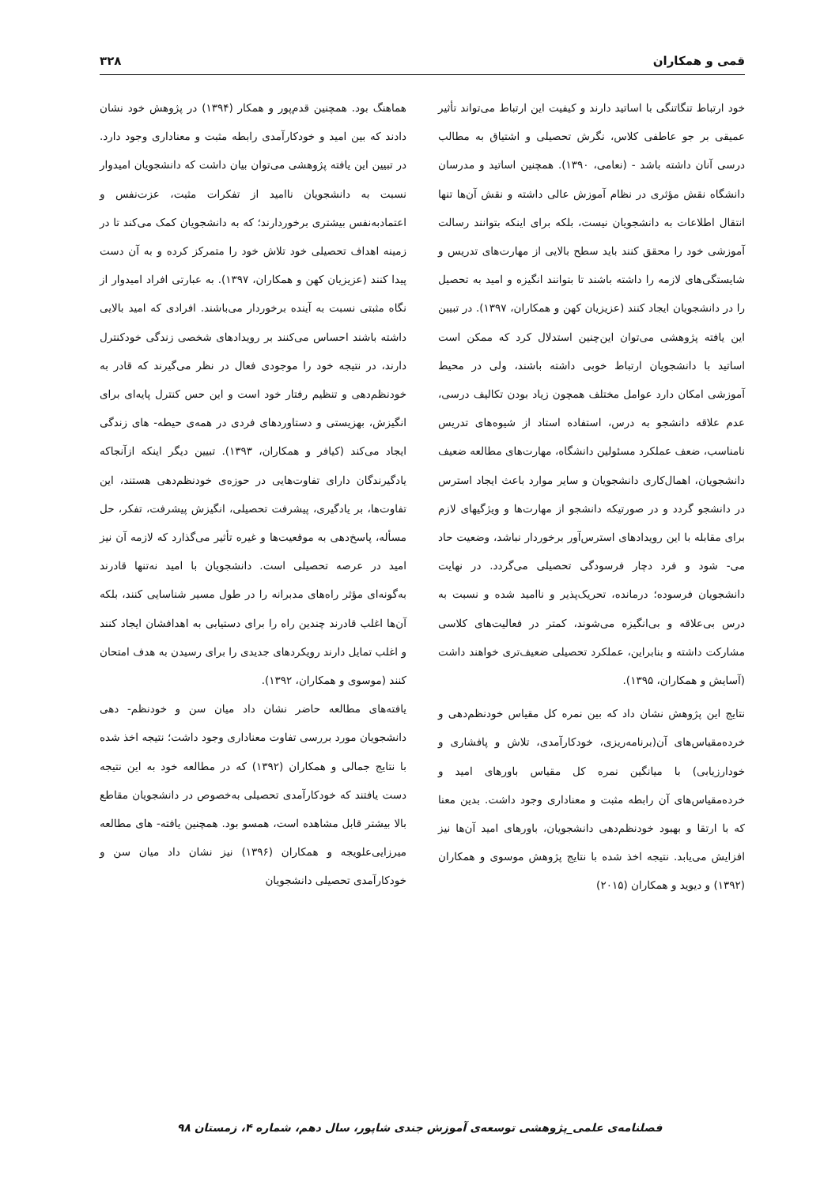قمی و همکاران ۳۲۸
خود ارتباط تنگاتنگی با اساتید دارند و کیفیت این ارتباط می‌تواند تأثیر عمیقی بر جو عاطفی کلاس، نگرش تحصیلی و اشتیاق به مطالب درسی آنان داشته باشد - (نعامی، ۱۳۹۰). همچنین اساتید و مدرسان دانشگاه نقش مؤثری در نظام آموزش عالی داشته و نقش آن‌ها تنها انتقال اطلاعات به دانشجویان نیست، بلکه برای اینکه بتوانند رسالت آموزشی خود را محقق کنند باید سطح بالایی از مهارت‌های تدریس و شایستگی‌های لازمه را داشته باشند تا بتوانند انگیزه و امید به تحصیل را در دانشجویان ایجاد کنند (عزیزیان کهن و همکاران، ۱۳۹۷). در تبیین این یافته پژوهشی می‌توان این‌چنین استدلال کرد که ممکن است اساتید با دانشجویان ارتباط خوبی داشته باشند، ولی در محیط آموزشی امکان دارد عوامل مختلف همچون زیاد بودن تکالیف درسی، عدم علاقه دانشجو به درس، استفاده استاد از شیوه‌های تدریس نامناسب، ضعف عملکرد مسئولین دانشگاه، مهارت‌های مطالعه ضعیف دانشجویان، اهمال‌کاری دانشجویان و سایر موارد باعث ایجاد استرس در دانشجو گردد و در صورتیکه دانشجو از مهارت‌ها و ویژگیهای لازم برای مقابله با این رویدادهای استرس‌آور برخوردار نباشد، وضعیت حاد می- شود و فرد دچار فرسودگی تحصیلی می‌گردد. در نهایت دانشجویان فرسوده؛ درمانده، تحریک‌پذیر و ناامید شده و نسبت به درس بی‌علاقه و بی‌انگیزه می‌شوند، کمتر در فعالیت‌های کلاسی مشارکت داشته و بنابراین، عملکرد تحصیلی ضعیف‌تری خواهند داشت (آسایش و همکاران، ۱۳۹۵).
نتایج این پژوهش نشان داد که بین نمره کل مقیاس خودنظم‌دهی و خرده‌مقیاس‌های آن(برنامه‌ریزی، خودکارآمدی، تلاش و پافشاری و خودارزیابی) با میانگین نمره کل مقیاس باورهای امید و خرده‌مقیاس‌های آن رابطه مثبت و معناداری وجود داشت. بدین معنا که با ارتقا و بهبود خودنظم‌دهی دانشجویان، باورهای امید آن‌ها نیز افزایش می‌یابد. نتیجه اخذ شده با نتایج پژوهش موسوی و همکاران (۱۳۹۲) و دیوید و همکاران (۲۰۱۵)
هماهنگ بود. همچنین قدم‌پور و همکار (۱۳۹۴) در پژوهش خود نشان دادند که بین امید و خودکارآمدی رابطه مثبت و معناداری وجود دارد. در تبیین این یافته پژوهشی می‌توان بیان داشت که دانشجویان امیدوار نسبت به دانشجویان ناامید از تفکرات مثبت، عزت‌نفس و اعتمادبه‌نفس بیشتری برخوردارند؛ که به دانشجویان کمک می‌کند تا در زمینه اهداف تحصیلی خود تلاش خود را متمرکز کرده و به آن دست پیدا کنند (عزیزیان کهن و همکاران، ۱۳۹۷). به عبارتی افراد امیدوار از نگاه مثبتی نسبت به آینده برخوردار می‌باشند. افرادی که امید بالایی داشته باشند احساس می‌کنند بر رویدادهای شخصی زندگی خودکنترل دارند، در نتیجه خود را موجودی فعال در نظر می‌گیرند که قادر به خودنظم‌دهی و تنظیم رفتار خود است و این حس کنترل پایه‌ای برای انگیزش، بهزیستی و دستاوردهای فردی در همه‌ی حیطه- های زندگی ایجاد می‌کند (کیافر و همکاران، ۱۳۹۳). تبیین دیگر اینکه ازآنجاکه یادگیرندگان دارای تفاوت‌هایی در حوزه‌ی خودنظم‌دهی هستند، این تفاوت‌ها، بر یادگیری، پیشرفت تحصیلی، انگیزش پیشرفت، تفکر، حل مسأله، پاسخ‌دهی به موقعیت‌ها و غیره تأثیر می‌گذارد که لازمه آن نیز امید در عرصه تحصیلی است. دانشجویان با امید نه‌تنها قادرند به‌گونه‌ای مؤثر راه‌های مدبرانه را در طول مسیر شناسایی کنند، بلکه آن‌ها اغلب قادرند چندین راه را برای دستیابی به اهدافشان ایجاد کنند و اغلب تمایل دارند رویکردهای جدیدی را برای رسیدن به هدف امتحان کنند (موسوی و همکاران، ۱۳۹۲).
یافته‌های مطالعه حاضر نشان داد میان سن و خودنظم- دهی دانشجویان مورد بررسی تفاوت معناداری وجود داشت؛ نتیجه اخذ شده با نتایج جمالی و همکاران (۱۳۹۲) که در مطالعه خود به این نتیجه دست یافتند که خودکارآمدی تحصیلی به‌خصوص در دانشجویان مقاطع بالا بیشتر قابل مشاهده است، همسو بود. همچنین یافته- های مطالعه میرزایی‌علویجه و همکاران (۱۳۹۶) نیز نشان داد میان سن و خودکارآمدی تحصیلی دانشجویان
فصلنامه‌ی علمی_پژوهشی توسعه‌ی آموزش جندی شاپور، سال دهم، شماره ۴، زمستان ۹۸